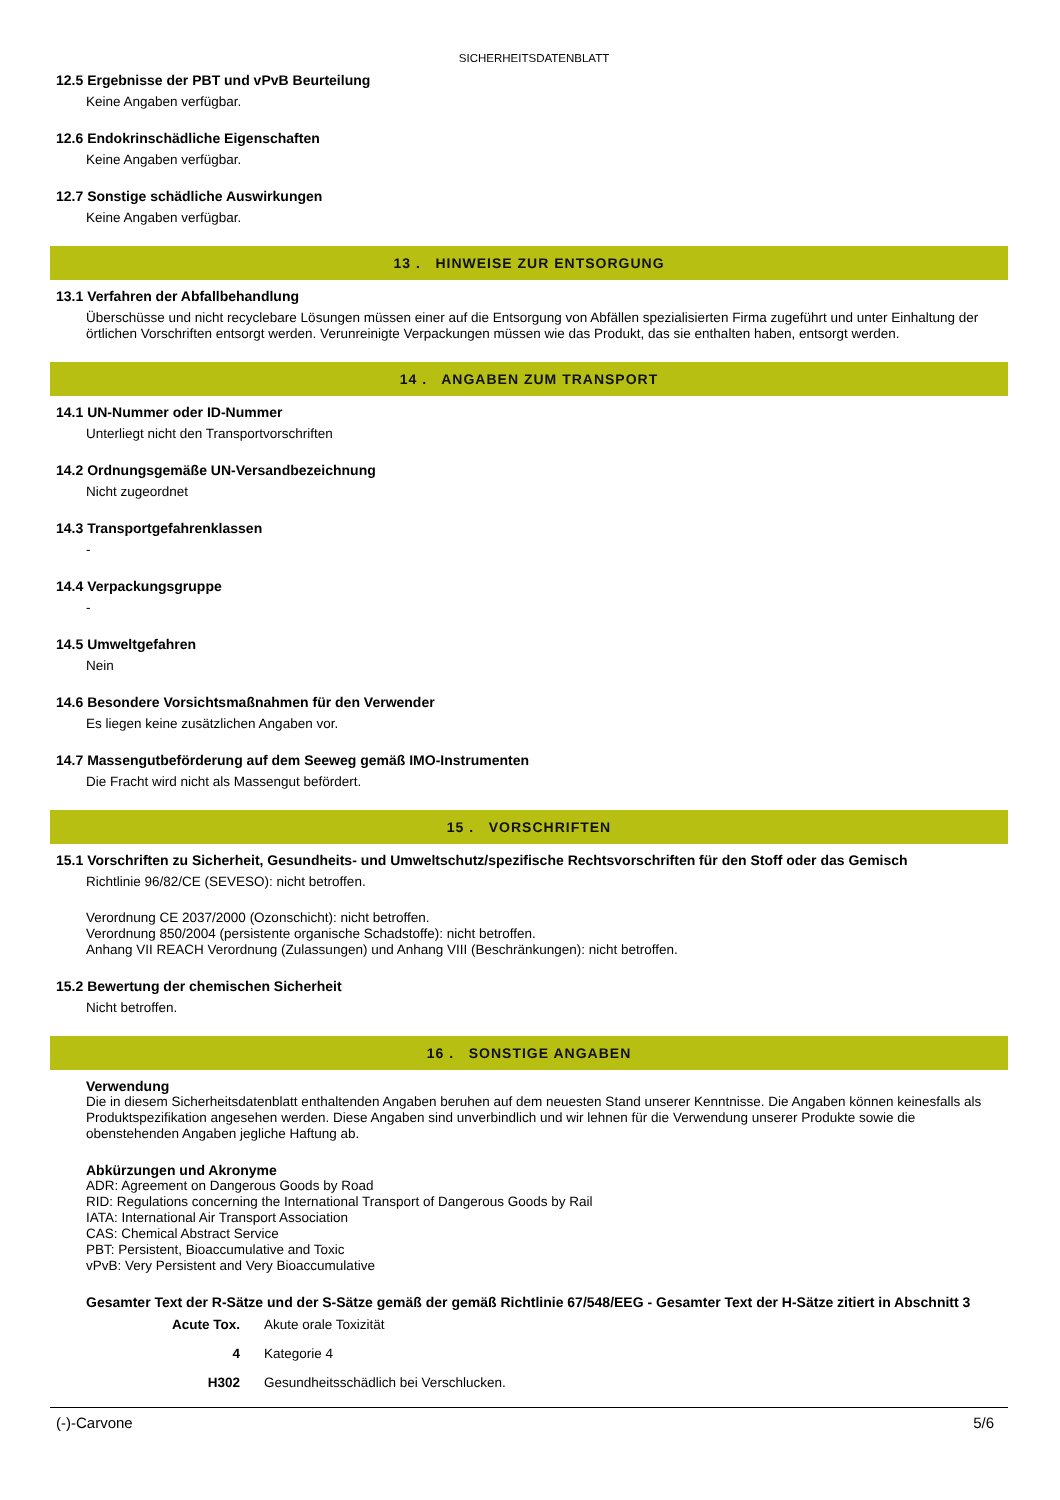SICHERHEITSDATENBLATT
12.5 Ergebnisse der PBT und vPvB Beurteilung
Keine Angaben verfügbar.
12.6 Endokrinschädliche Eigenschaften
Keine Angaben verfügbar.
12.7 Sonstige schädliche Auswirkungen
Keine Angaben verfügbar.
13 . HINWEISE ZUR ENTSORGUNG
13.1 Verfahren der Abfallbehandlung
Überschüsse und nicht recyclebare Lösungen müssen einer auf die Entsorgung von Abfällen spezialisierten Firma zugeführt und unter Einhaltung der örtlichen Vorschriften entsorgt werden. Verunreinigte Verpackungen müssen wie das Produkt, das sie enthalten haben, entsorgt werden.
14 . ANGABEN ZUM TRANSPORT
14.1 UN-Nummer oder ID-Nummer
Unterliegt nicht den Transportvorschriften
14.2 Ordnungsgemäße UN-Versandbezeichnung
Nicht zugeordnet
14.3 Transportgefahrenklassen
-
14.4 Verpackungsgruppe
-
14.5 Umweltgefahren
Nein
14.6 Besondere Vorsichtsmaßnahmen für den Verwender
Es liegen keine zusätzlichen Angaben vor.
14.7 Massengutbeförderung auf dem Seeweg gemäß IMO-Instrumenten
Die Fracht wird nicht als Massengut befördert.
15 . VORSCHRIFTEN
15.1 Vorschriften zu Sicherheit, Gesundheits- und Umweltschutz/spezifische Rechtsvorschriften für den Stoff oder das Gemisch
Richtlinie 96/82/CE (SEVESO): nicht betroffen.
Verordnung CE 2037/2000 (Ozonschicht): nicht betroffen.
Verordnung 850/2004 (persistente organische Schadstoffe): nicht betroffen.
Anhang VII REACH Verordnung (Zulassungen) und Anhang VIII (Beschränkungen): nicht betroffen.
15.2 Bewertung der chemischen Sicherheit
Nicht betroffen.
16 . SONSTIGE ANGABEN
Verwendung
Die in diesem Sicherheitsdatenblatt enthaltenden Angaben beruhen auf dem neuesten Stand unserer Kenntnisse. Die Angaben können keinesfalls als Produktspezifikation angesehen werden. Diese Angaben sind unverbindlich und wir lehnen für die Verwendung unserer Produkte sowie die obenstehenden Angaben jegliche Haftung ab.
Abkürzungen und Akronyme
ADR: Agreement on Dangerous Goods by Road
RID: Regulations concerning the International Transport of Dangerous Goods by Rail
IATA: International Air Transport Association
CAS: Chemical Abstract Service
PBT: Persistent, Bioaccumulative and Toxic
vPvB: Very Persistent and Very Bioaccumulative
Gesamter Text der R-Sätze und der S-Sätze gemäß der gemäß Richtlinie 67/548/EEG - Gesamter Text der H-Sätze zitiert in Abschnitt 3
| Acute Tox. | Akute orale Toxizität |
| 4 | Kategorie 4 |
| H302 | Gesundheitsschädlich bei Verschlucken. |
(-)-Carvone 5/6